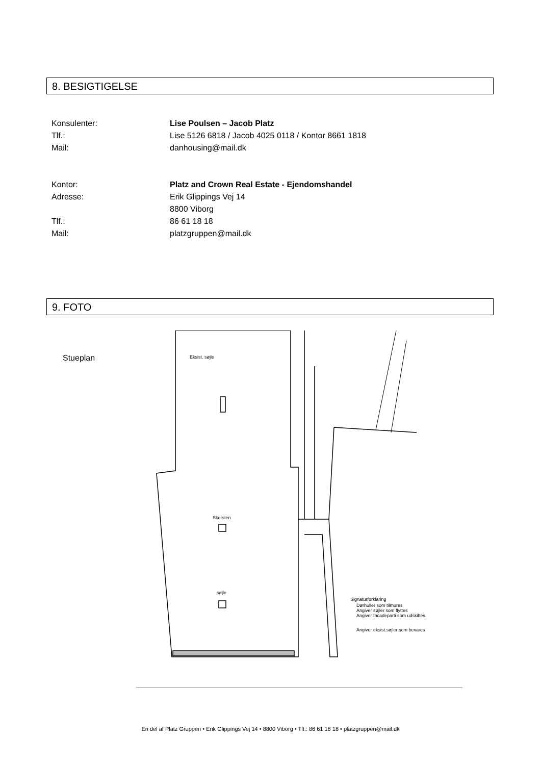8. BESIGTIGELSE
Konsulenter: Lise Poulsen – Jacob Platz
Tlf.: Lise 5126 6818 / Jacob 4025 0118 / Kontor 8661 1818
Mail: danhousing@mail.dk
Kontor: Platz and Crown Real Estate - Ejendomshandel
Adresse: Erik Glippings Vej 14
8800 Viborg
Tlf.: 86 61 18 18
Mail: platzgruppen@mail.dk
9. FOTO
Stueplan
Skorsten
søjle
Eksist. søjle
Signaturforklaring
Dørhuller som tilmures
Angiver søjler som flyttes
Angiver facadeparti som udskiftes.
Angiver eksist.søjler som bevares
En del af Platz Gruppen • Erik Glippings Vej 14 • 8800 Viborg • Tlf.: 86 61 18 18 • platzgruppen@mail.dk